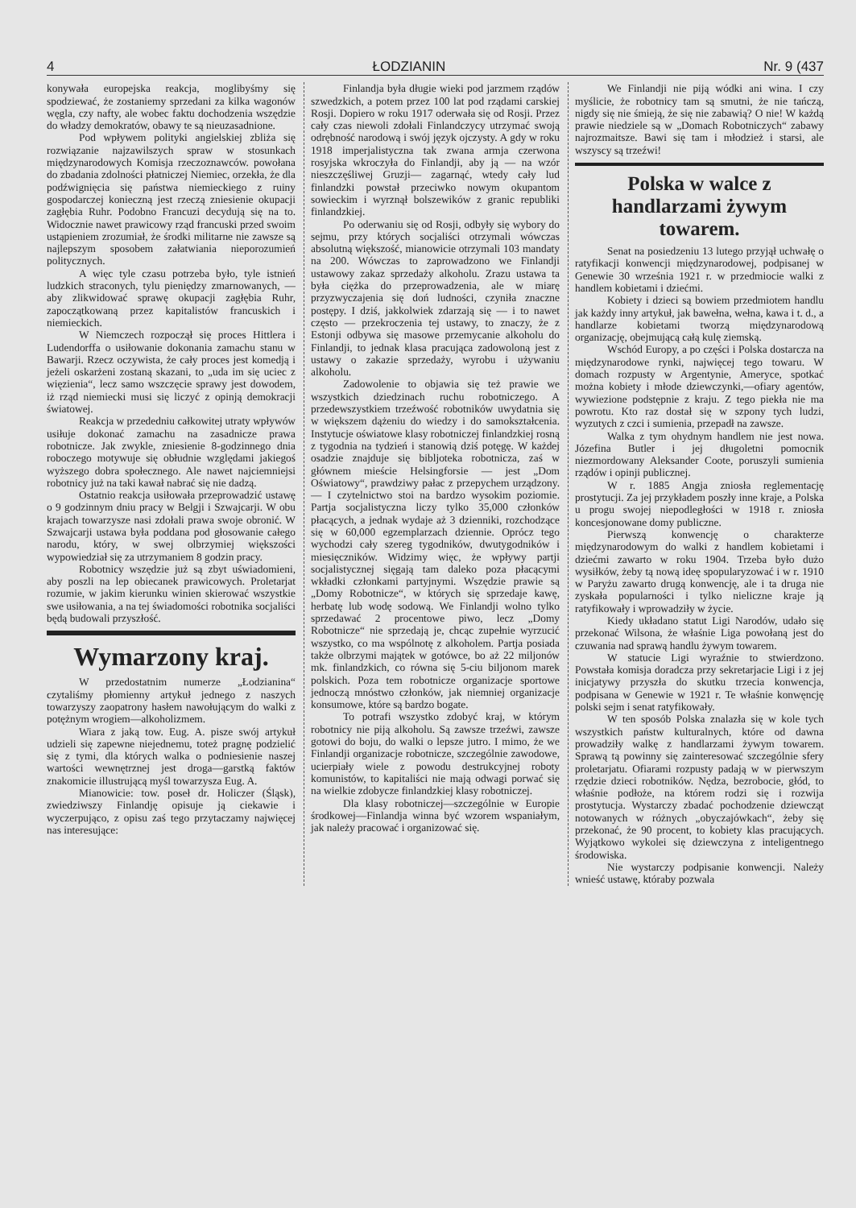4 ŁODZIANIN Nr. 9 (437
konywała europejska reakcja, moglibyśmy się spodziewać, że zostaniemy sprzedani za kilka wagonów węgla, czy nafty, ale wobec faktu dochodzenia wszędzie do władzy demokratów, obawy te są nieuzasadnione.
Pod wpływem polityki angielskiej zbliża się rozwiązanie najzawilszych spraw w stosunkach międzynarodowych Komisja rzeczoznawców. powołana do zbadania zdolności płatniczej Niemiec, orzekła, że dla podźwignięcia się państwa niemieckiego z ruiny gospodarczej konieczną jest rzeczą zniesienie okupacji zagłębia Ruhr. Podobno Francuzi decydują się na to. Widocznie nawet prawicowy rząd francuski przed swoim ustąpieniem zrozumiał, że środki militarne nie zawsze są najlepszym sposobem załatwiania nieporozumień politycznych.
A więc tyle czasu potrzeba było, tyle istnień ludzkich straconych, tylu pieniędzy zmarnowanych, — aby zlikwidować sprawę okupacji zagłębia Ruhr, zapoczątkowaną przez kapitalistów francuskich i niemieckich.
W Niemczech rozpoczął się proces Hittlera i Ludendorffa o usiłowanie dokonania zamachu stanu w Bawarji. Rzecz oczywista, że cały proces jest komedją i jeżeli oskarżeni zostaną skazani, to „uda im się uciec z więzienia“, lecz samo wszczęcie sprawy jest dowodem, iż rząd niemiecki musi się liczyć z opinją demokracji światowej.
Reakcja w przededniu całkowitej utraty wpływów usiłuje dokonać zamachu na zasadnicze prawa robotnicze. Jak zwykle, zniesienie 8-godzinnego dnia roboczego motywuje się obłudnie względami jakiegoś wyższego dobra społecznego. Ale nawet najciemniejsi robotnicy już na taki kawał nabrać się nie dadzą.
Ostatnio reakcja usiłowała przeprowadzić ustawę o 9 godzinnym dniu pracy w Belgji i Szwajcarji. W obu krajach towarzysze nasi zdołali prawa swoje obronić. W Szwajcarji ustawa była poddana pod głosowanie całego narodu, który, w swej olbrzymiej większości wypowiedział się za utrzymaniem 8 godzin pracy.
Robotnicy wszędzie już są zbyt uświadomieni, aby poszli na lep obiecanek prawicowych. Proletarjat rozumie, w jakim kierunku winien skierować wszystkie swe usiłowania, a na tej świadomości robotnika socjaliści będą budowali przyszłość.
Wymarzony kraj.
W przedostatnim numerze „Łodzianina“ czytaliśmy płomienny artykuł jednego z naszych towarzyszy zaopatrony hasłem nawołującym do walki z potężnym wrogiem—alkoholizmem.
Wiara z jaką tow. Eug. A. pisze swój artykuł udzieli się zapewne niejednemu, toteż pragnę podzielić się z tymi, dla których walka o podniesienie naszej wartości wewnętrznej jest droga—garstką faktów znakomicie illustrującą myśl towarzysza Eug. A.
Mianowicie: tow. poseł dr. Holiczer (Śląsk), zwiedziwszy Finlandję opisuje ją ciekawie i wyczerpująco, z opisu zaś tego przytaczamy najwięcej nas interesujące:
Finlandja była długie wieki pod jarzmem rządów szwedzkich, a potem przez 100 lat pod rządami carskiej Rosji. Dopiero w roku 1917 oderwała się od Rosji. Przez cały czas niewoli zdołali Finlandczycy utrzymać swoją odrębność narodową i swój język ojczysty. A gdy w roku 1918 imperjalistyczna tak zwana armja czerwona rosyjska wkroczyła do Finlandji, aby ją — na wzór nieszczęśliwej Gruzji— zagarnąć, wtedy cały lud finlandzki powstał przeciwko nowym okupantom sowieckim i wyrznął bolszewików z granic republiki finlandzkiej.
Po oderwaniu się od Rosji, odbyły się wybory do sejmu, przy których socjaliści otrzymali wówczas absolutną większość, mianowicie otrzymali 103 mandaty na 200. Wówczas to zaprowadzono we Finlandji ustawowy zakaz sprzedaży alkoholu. Zrazu ustawa ta była ciężka do przeprowadzenia, ale w miarę przyzwyczajenia się doń ludności, czyniła znaczne postępy. I dziś, jakkolwiek zdarzają się — i to nawet często — przekroczenia tej ustawy, to znaczy, że z Estonji odbywa się masowe przemycanie alkoholu do Finlandji, to jednak klasa pracująca zadowoloną jest z ustawy o zakazie sprzedaży, wyrobu i używaniu alkoholu.
Zadowolenie to objawia się też prawie we wszystkich dziedzinach ruchu robotniczego. A przedewszystkiem trzeźwość robotników uwydatnia się w większem dążeniu do wiedzy i do samokształcenia. Instytucje oświatowe klasy robotniczej finlandzkiej rosną z tygodnia na tydzień i stanowią dziś potęgę. W każdej osadzie znajduje się bibljoteka robotnicza, zaś w głównem mieście Helsingforsie — jest „Dom Oświatowy“, prawdziwy pałac z przepychem urządzony. — I czytelnictwo stoi na bardzo wysokim poziomie. Partja socjalistyczna liczy tylko 35,000 członków płacących, a jednak wydaje aż 3 dzienniki, rozchodzące się w 60,000 egzemplarzach dziennie. Oprócz tego wychodzi cały szereg tygodników, dwutygodników i miesięczników. Widzimy więc, że wpływy partji socjalistycznej sięgają tam daleko poza płacącymi wkładki członkami partyjnymi. Wszędzie prawie są „Domy Robotnicze“, w których się sprzedaje kawę, herbatę lub wodę sodową. We Finlandji wolno tylko sprzedawać 2 procentowe piwo, lecz „Domy Robotnicze“ nie sprzedają je, chcąc zupełnie wyrzucić wszystko, co ma wspólnotę z alkoholem. Partja posiada także olbrzymi majątek w gotówce, bo aż 22 miljonów mk. finlandzkich, co równa się 5-ciu biljonom marek polskich. Poza tem robotnicze organizacje sportowe jednoczą mnóstwo członków, jak niemniej organizacje konsumowe, które są bardzo bogate.
To potrafi wszystko zdobyć kraj, w którym robotnicy nie piją alkoholu. Są zawsze trzeźwi, zawsze gotowi do boju, do walki o lepsze jutro. I mimo, że we Finlandji organizacje robotnicze, szczególnie zawodowe, ucierpiały wiele z powodu destrukcyjnej roboty komunistów, to kapitaliści nie mają odwagi porwać się na wielkie zdobycze finlandzkiej klasy robotniczej.
Dla klasy robotniczej—szczególnie w Europie środkowej—Finlandja winna być wzorem wspaniałym, jak należy pracować i organizować się.
We Finlandji nie piją wódki ani wina. I czy myślicie, że robotnicy tam są smutni, że nie tańczą, nigdy się nie śmieją, że się nie zabawią? O nie! W każdą prawie niedziele są w „Domach Robotniczych“ zabawy najrozmaitsze. Bawi się tam i młodzież i starsi, ale wszyscy są trzeźwi!
Polska w walce z handlarzami żywym towarem.
Senat na posiedzeniu 13 lutego przyjął uchwałę o ratyfikacji konwencji międzynarodowej, podpisanej w Genewie 30 września 1921 r. w przedmiocie walki z handlem kobietami i dziećmi.
Kobiety i dzieci są bowiem przedmiotem handlu jak każdy inny artykuł, jak bawełna, wełna, kawa i t. d., a handlarze kobietami tworzą międzynarodową organizację, obejmującą całą kulę ziemską.
Wschód Europy, a po części i Polska dostarcza na międzynarodowe rynki, najwięcej tego towaru. W domach rozpusty w Argentynie, Ameryce, spotkać można kobiety i młode dziewczynki,—ofiary agentów, wywiezione podstępnie z kraju. Z tego piekła nie ma powrotu. Kto raz dostał się w szpony tych ludzi, wyzutych z czci i sumienia, przepadł na zawsze.
Walka z tym ohydnym handlem nie jest nowa. Józefina Butler i jej długoletni pomocnik niezmordowany Aleksander Coote, poruszyli sumienia rządów i opinji publicznej.
W r. 1885 Angja zniosła reglementację prostytucji. Za jej przykładem poszły inne kraje, a Polska u progu swojej niepodległości w 1918 r. zniosła koncesjonowane domy publiczne.
Pierwszą konwencję o charakterze międzynarodowym do walki z handlem kobietami i dziećmi zawarto w roku 1904. Trzeba było dużo wysiłków, żeby tą nową ideę spopularyzować i w r. 1910 w Paryżu zawarto drugą konwencję, ale i ta druga nie zyskała popularności i tylko nieliczne kraje ją ratyfikowały i wprowadziły w życie.
Kiedy układano statut Ligi Narodów, udało się przekonać Wilsona, że właśnie Liga powołaną jest do czuwania nad sprawą handlu żywym towarem.
W statucie Ligi wyraźnie to stwierdzono. Powstała komisja doradcza przy sekretarjacie Ligi i z jej inicjatywy przyszła do skutku trzecia konwencja, podpisana w Genewie w 1921 r. Te właśnie konwęncję polski sejm i senat ratyfikowały.
W ten sposób Polska znalazła się w kole tych wszystkich państw kulturalnych, które od dawna prowadziły walkę z handlarzami żywym towarem. Sprawą tą powinny się zainteresować szczególnie sfery proletarjatu. Ofiarami rozpusty padają w w pierwszym rzędzie dzieci robotników. Nędza, bezrobocie, głód, to właśnie podłoże, na którem rodzi się i rozwija prostytucja. Wystarczy zbadać pochodzenie dziewcząt notowanych w różnych „obyczajówkach“, żeby się przekonać, że 90 procent, to kobiety klas pracujących. Wyjątkowo wykolei się dziewczyna z inteligentnego środowiska.
Nie wystarczy podpisanie konwencji. Należy wnieść ustawę, któraby pozwala